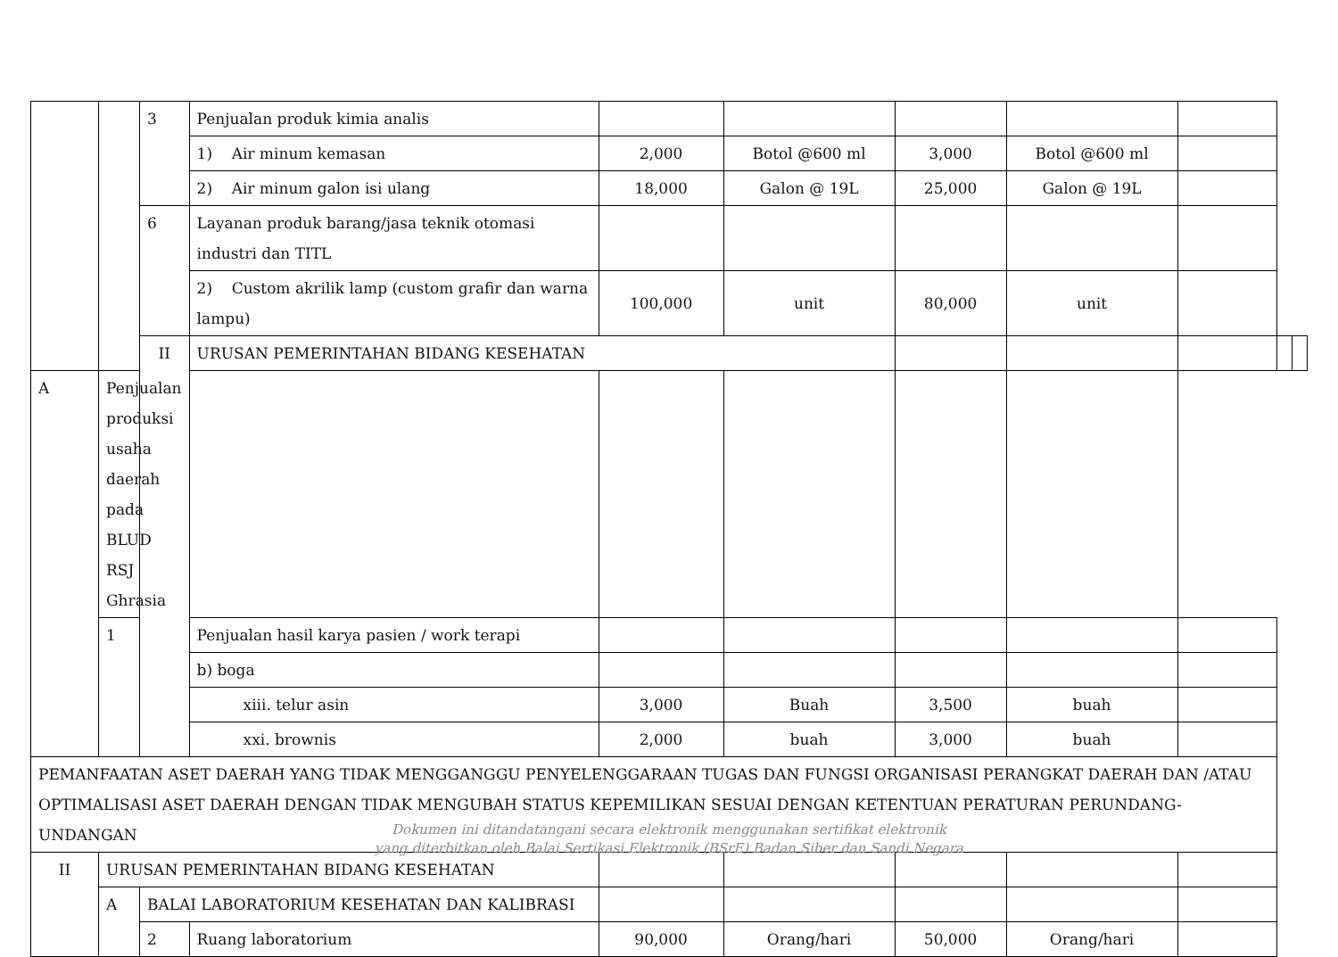| | | 3 | Penjualan produk kimia analis | | | | | | | |
| | | | 1) Air minum kemasan | 2,000 | Botol @600 ml | 3,000 | Botol @600 ml | | | |
| | | | 2) Air minum galon isi ulang | 18,000 | Galon @ 19L | 25,000 | Galon @ 19L | | | |
| | | 6 | Layanan produk barang/jasa teknik otomasi industri dan TITL | | | | | | | |
| | | | 2) Custom akrilik lamp (custom grafir dan warna lampu) | 100,000 | unit | 80,000 | unit | | | |
| | | II | URUSAN PEMERINTAHAN BIDANG KESEHATAN | | | | | | | |
| A | Penjualan produksi usaha daerah pada BLUD RSJ Ghrasia | | | | | | | | | |
| | 1 | | Penjualan hasil karya pasien / work terapi | | | | | | | |
| | | | b) boga | | | | | | | |
| | | | xiii. telur asin | 3,000 | Buah | 3,500 | buah | | | |
| | | | xxi. brownis | 2,000 | buah | 3,000 | buah | | | |
| PEMANFAATAN ASET DAERAH YANG TIDAK MENGGANGGU PENYELENGGARAAN TUGAS DAN FUNGSI ORGANISASI PERANGKAT DAERAH DAN /ATAU OPTIMALISASI ASET DAERAH DENGAN TIDAK MENGUBAH STATUS KEPEMILIKAN SESUAI DENGAN KETENTUAN PERATURAN PERUNDANG-UNDANGAN | | | | | | | | | | |
| II | URUSAN PEMERINTAHAN BIDANG KESEHATAN | | | | | | | | | |
| | A | BALAI LABORATORIUM KESEHATAN DAN KALIBRASI | | | | | | | | |
| | | 2 | Ruang laboratorium | 90,000 | Orang/hari | 50,000 | Orang/hari | | | |
Dokumen ini ditandatangani secara elektronik menggunakan sertifikat elektronik
yang diterbitkan oleh Balai Sertikasi Elektronik (BSrE) Badan Siber dan Sandi Negara